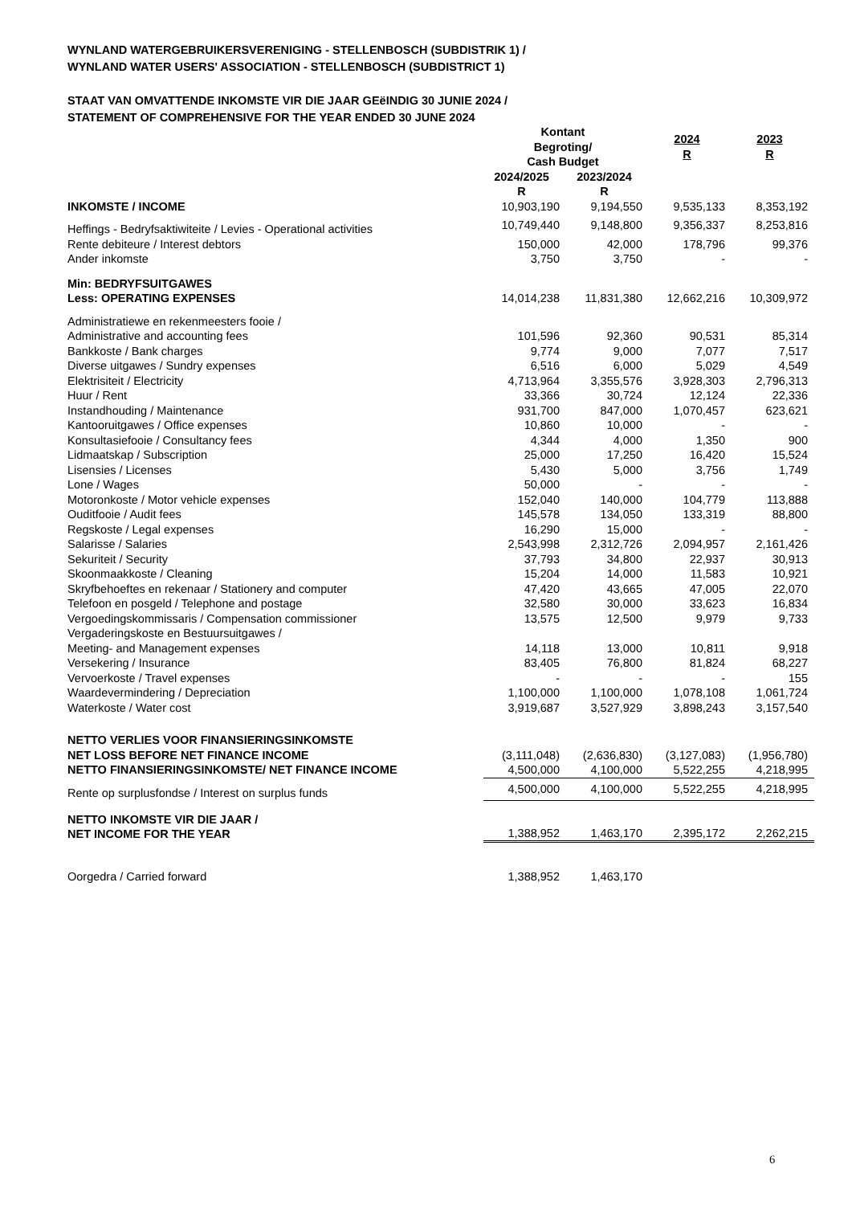WYNLAND WATERGEBRUIKERSVERENIGING - STELLENBOSCH (SUBDISTRIK 1) /
WYNLAND WATER USERS' ASSOCIATION - STELLENBOSCH (SUBDISTRICT 1)
STAAT VAN OMVATTENDE INKOMSTE VIR DIE JAAR GEëINDIG 30 JUNIE 2024 /
STATEMENT OF COMPREHENSIVE FOR THE YEAR ENDED 30 JUNE 2024
| | Kontant Begroting/ Cash Budget | | 2024 R | 2023 R |
| --- | --- | --- | --- | --- |
| | 2024/2025 R | 2023/2024 R | | |
| INKOMSTE / INCOME | 10,903,190 | 9,194,550 | 9,535,133 | 8,353,192 |
| Heffings - Bedryfsaktiwiteite / Levies - Operational activities | 10,749,440 | 9,148,800 | 9,356,337 | 8,253,816 |
| Rente debiteure / Interest debtors | 150,000 | 42,000 | 178,796 | 99,376 |
| Ander inkomste | 3,750 | 3,750 | - | - |
| Min: BEDRYFSUITGAWES Less: OPERATING EXPENSES | 14,014,238 | 11,831,380 | 12,662,216 | 10,309,972 |
| Administratiewe en rekenmeesters fooie / Administrative and accounting fees | 101,596 | 92,360 | 90,531 | 85,314 |
| Bankkoste / Bank charges | 9,774 | 9,000 | 7,077 | 7,517 |
| Diverse uitgawes / Sundry expenses | 6,516 | 6,000 | 5,029 | 4,549 |
| Elektrisiteit / Electricity | 4,713,964 | 3,355,576 | 3,928,303 | 2,796,313 |
| Huur / Rent | 33,366 | 30,724 | 12,124 | 22,336 |
| Instandhouding / Maintenance | 931,700 | 847,000 | 1,070,457 | 623,621 |
| Kantooruitgawes / Office expenses | 10,860 | 10,000 | - | - |
| Konsultasiefooie / Consultancy fees | 4,344 | 4,000 | 1,350 | 900 |
| Lidmaatskap / Subscription | 25,000 | 17,250 | 16,420 | 15,524 |
| Lisensies / Licenses | 5,430 | 5,000 | 3,756 | 1,749 |
| Lone / Wages | 50,000 | - | - | - |
| Motoronkoste / Motor vehicle expenses | 152,040 | 140,000 | 104,779 | 113,888 |
| Ouditfooie / Audit fees | 145,578 | 134,050 | 133,319 | 88,800 |
| Regskoste / Legal expenses | 16,290 | 15,000 | - | - |
| Salarisse / Salaries | 2,543,998 | 2,312,726 | 2,094,957 | 2,161,426 |
| Sekuriteit / Security | 37,793 | 34,800 | 22,937 | 30,913 |
| Skoonmaakkoste / Cleaning | 15,204 | 14,000 | 11,583 | 10,921 |
| Skryfbehoeftes en rekenaar / Stationery and computer | 47,420 | 43,665 | 47,005 | 22,070 |
| Telefoon en posgeld / Telephone and postage | 32,580 | 30,000 | 33,623 | 16,834 |
| Vergoedingskommissaris / Compensation commissioner | 13,575 | 12,500 | 9,979 | 9,733 |
| Vergaderingskoste en Bestuursuitgawes / Meeting- and Management expenses | 14,118 | 13,000 | 10,811 | 9,918 |
| Versekering / Insurance | 83,405 | 76,800 | 81,824 | 68,227 |
| Vervoerkoste / Travel expenses | - | - | - | 155 |
| Waardevermindering / Depreciation | 1,100,000 | 1,100,000 | 1,078,108 | 1,061,724 |
| Waterkoste / Water cost | 3,919,687 | 3,527,929 | 3,898,243 | 3,157,540 |
| NETTO VERLIES VOOR FINANSIERINGSINKOMSTE NET LOSS BEFORE NET FINANCE INCOME | (3,111,048) | (2,636,830) | (3,127,083) | (1,956,780) |
| NETTO FINANSIERINGSINKOMSTE/ NET FINANCE INCOME | 4,500,000 | 4,100,000 | 5,522,255 | 4,218,995 |
| Rente op surplusfondse / Interest on surplus funds | 4,500,000 | 4,100,000 | 5,522,255 | 4,218,995 |
| NETTO INKOMSTE VIR DIE JAAR / NET INCOME FOR THE YEAR | 1,388,952 | 1,463,170 | 2,395,172 | 2,262,215 |
| Oorgedra / Carried forward | 1,388,952 | 1,463,170 | | |
6